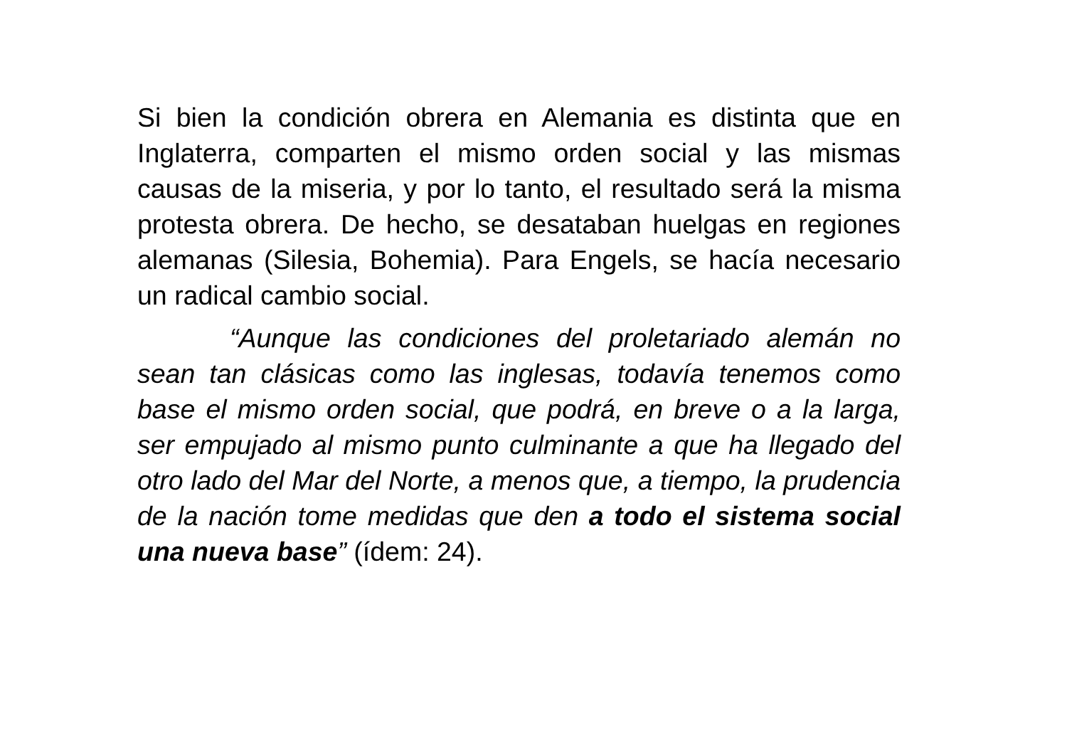Si bien la condición obrera en Alemania es distinta que en Inglaterra, comparten el mismo orden social y las mismas causas de la miseria, y por lo tanto, el resultado será la misma protesta obrera. De hecho, se desataban huelgas en regiones alemanas (Silesia, Bohemia). Para Engels, se hacía necesario un radical cambio social.
“Aunque las condiciones del proletariado alemán no sean tan clásicas como las inglesas, todavía tenemos como base el mismo orden social, que podrá, en breve o a la larga, ser empujado al mismo punto culminante a que ha llegado del otro lado del Mar del Norte, a menos que, a tiempo, la prudencia de la nación tome medidas que den a todo el sistema social una nueva base” (ídem: 24).